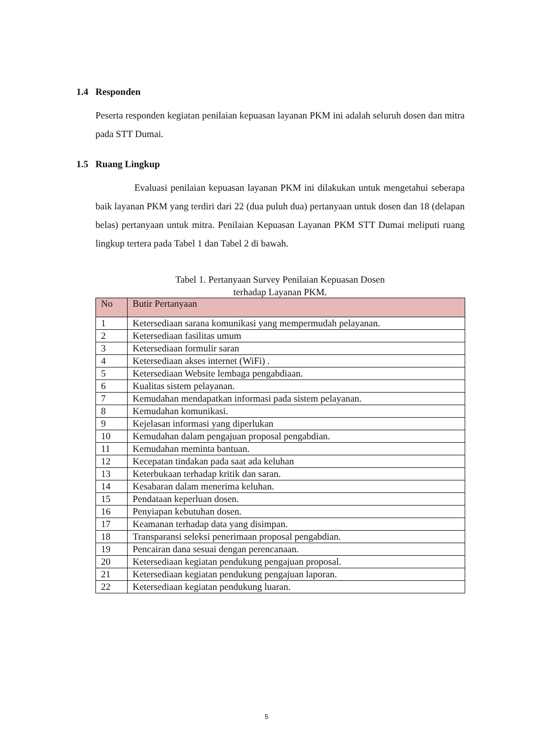1.4 Responden
Peserta responden kegiatan penilaian kepuasan layanan PKM ini adalah seluruh dosen dan mitra pada STT Dumai.
1.5 Ruang Lingkup
Evaluasi penilaian kepuasan layanan PKM ini dilakukan untuk mengetahui seberapa baik layanan PKM yang terdiri dari 22 (dua puluh dua) pertanyaan untuk dosen dan 18 (delapan belas) pertanyaan untuk mitra. Penilaian Kepuasan Layanan PKM STT Dumai meliputi ruang lingkup tertera pada Tabel 1 dan Tabel 2 di bawah.
Tabel 1. Pertanyaan Survey Penilaian Kepuasan Dosen
terhadap Layanan PKM.
| No | Butir Pertanyaan |
| --- | --- |
| 1 | Ketersediaan sarana komunikasi yang mempermudah pelayanan. |
| 2 | Ketersediaan fasilitas umum |
| 3 | Ketersediaan formulir saran |
| 4 | Ketersediaan akses internet (WiFi) . |
| 5 | Ketersediaan Website lembaga pengabdiaan. |
| 6 | Kualitas sistem pelayanan. |
| 7 | Kemudahan mendapatkan informasi pada sistem pelayanan. |
| 8 | Kemudahan komunikasi. |
| 9 | Kejelasan informasi yang diperlukan |
| 10 | Kemudahan dalam pengajuan proposal pengabdian. |
| 11 | Kemudahan meminta bantuan. |
| 12 | Kecepatan tindakan pada saat ada keluhan |
| 13 | Keterbukaan terhadap kritik dan saran. |
| 14 | Kesabaran dalam menerima keluhan. |
| 15 | Pendataan keperluan dosen. |
| 16 | Penyiapan kebutuhan dosen. |
| 17 | Keamanan terhadap data yang disimpan. |
| 18 | Transparansi seleksi penerimaan proposal pengabdian. |
| 19 | Pencairan dana sesuai dengan perencanaan. |
| 20 | Ketersediaan kegiatan pendukung pengajuan proposal. |
| 21 | Ketersediaan kegiatan pendukung pengajuan laporan. |
| 22 | Ketersediaan kegiatan pendukung luaran. |
5